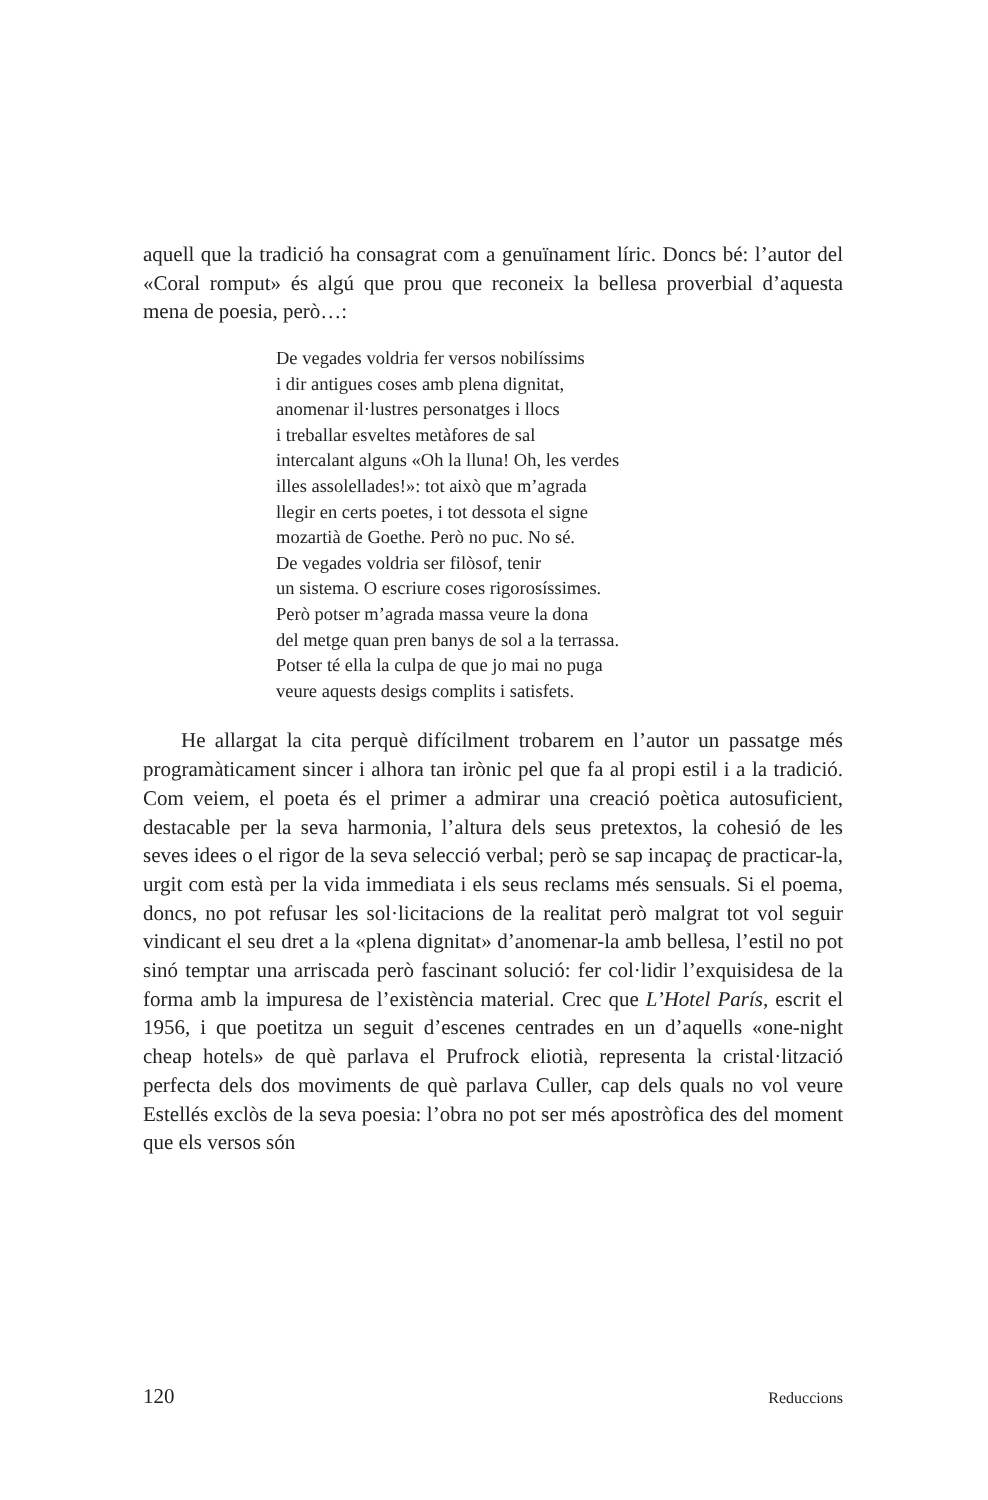aquell que la tradició ha consagrat com a genuïnament líric. Doncs bé: l’autor del «Coral romput» és algú que prou que reconeix la bellesa proverbial d’aquesta mena de poesia, però…:
De vegades voldria fer versos nobilíssims
i dir antigues coses amb plena dignitat,
anomenar il·lustres personatges i llocs
i treballar esveltes metàfores de sal
intercalant alguns «Oh la lluna! Oh, les verdes
illes assolellades!»: tot això que m’agrada
llegir en certs poetes, i tot dessota el signe
mozartià de Goethe. Però no puc. No sé.
De vegades voldria ser filòsof, tenir
un sistema. O escriure coses rigorosíssimes.
Però potser m’agrada massa veure la dona
del metge quan pren banys de sol a la terrassa.
Potser té ella la culpa de que jo mai no puga
veure aquests desigs complits i satisfets.
He allargat la cita perquè difícilment trobarem en l’autor un passatge més programàticament sincer i alhora tan irònic pel que fa al propi estil i a la tradició. Com veiem, el poeta és el primer a admirar una creació poètica autosuficient, destacable per la seva harmonia, l’altura dels seus pretextos, la cohesió de les seves idees o el rigor de la seva selecció verbal; però se sap incapaç de practicar-la, urgit com està per la vida immediata i els seus reclams més sensuals. Si el poema, doncs, no pot refusar les sol·licitacions de la realitat però malgrat tot vol seguir vindicant el seu dret a la «plena dignitat» d’anomenar-la amb bellesa, l’estil no pot sinó temptar una arriscada però fascinant solució: fer col·lidir l’exquisidesa de la forma amb la impuresa de l’existència material. Crec que L’Hotel París, escrit el 1956, i que poetitza un seguit d’escenes centrades en un d’aquells «one-night cheap hotels» de què parlava el Prufrock eliotià, representa la cristal·lització perfecta dels dos moviments de què parlava Culler, cap dels quals no vol veure Estellés exclòs de la seva poesia: l’obra no pot ser més apostròfica des del moment que els versos són
120 Reduccions